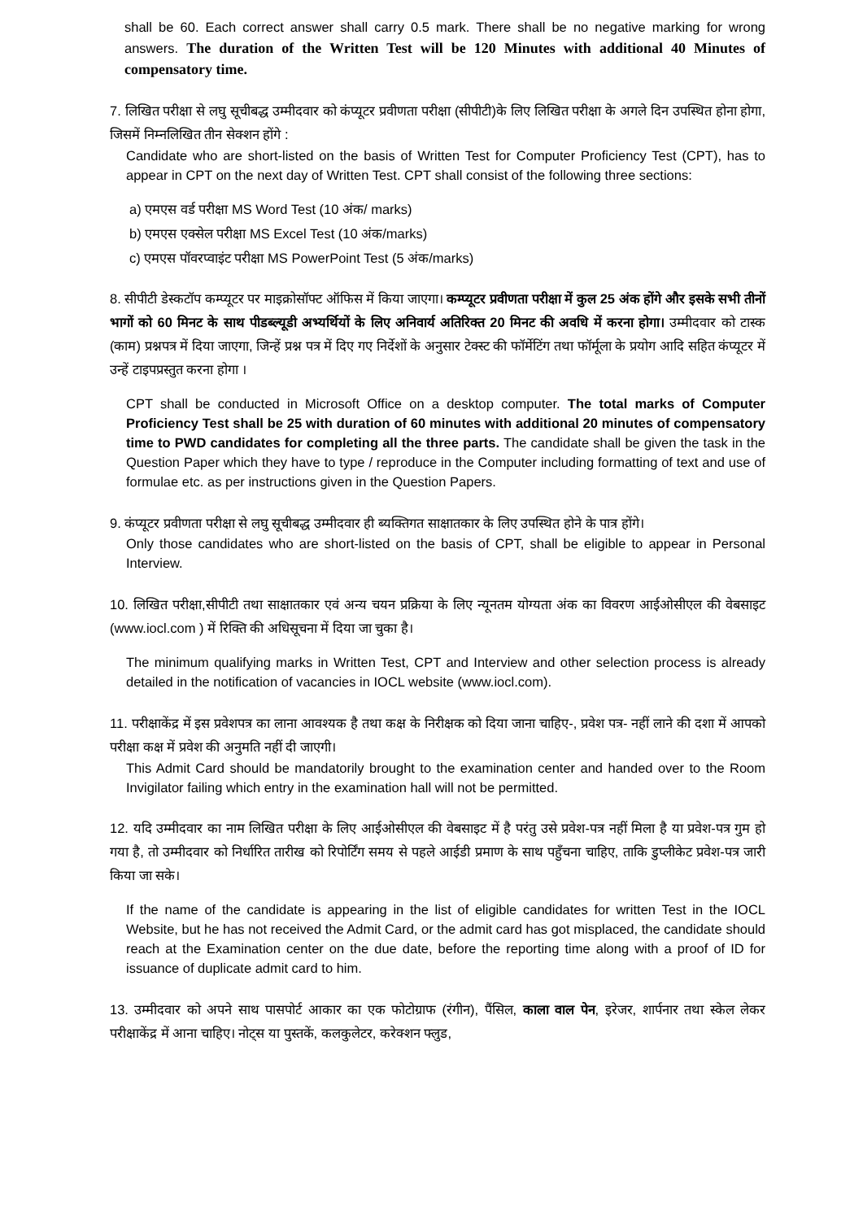shall be 60. Each correct answer shall carry 0.5 mark. There shall be no negative marking for wrong answers. The duration of the Written Test will be 120 Minutes with additional 40 Minutes of compensatory time.
7. लिखित परीक्षा से लघु सूचीबद्ध उम्मीदवार को कंप्यूटर प्रवीणता परीक्षा (सीपीटी)के लिए लिखित परीक्षा के अगले दिन उपस्थित होना होगा, जिसमें निम्नलिखित तीन सेक्शन होंगे :
Candidate who are short-listed on the basis of Written Test for Computer Proficiency Test (CPT), has to appear in CPT on the next day of Written Test. CPT shall consist of the following three sections:
a) एमएस वर्ड परीक्षा MS Word Test (10 अंक/ marks)
b) एमएस एक्सेल परीक्षा MS Excel Test (10 अंक/marks)
c) एमएस पॉवरप्वाइंट परीक्षा MS PowerPoint Test (5 अंक/marks)
8. सीपीटी डेस्कटॉप कम्प्यूटर पर माइक्रोसॉफ्ट ऑफिस में किया जाएगा। कम्प्यूटर प्रवीणता परीक्षा में कुल 25 अंक होंगे और इसके सभी तीनों भागों को 60 मिनट के साथ पीडब्ल्यूडी अभ्यर्थियों के लिए अनिवार्य अतिरिक्त 20 मिनट की अवधि में करना होगा। उम्मीदवार को टास्क (काम) प्रश्नपत्र में दिया जाएगा, जिन्हें प्रश्न पत्र में दिए गए निर्देशों के अनुसार टेक्स्ट की फॉर्मेटिंग तथा फॉर्मूला के प्रयोग आदि सहित कंप्यूटर में उन्हें टाइपप्रस्तुत करना होगा ।
CPT shall be conducted in Microsoft Office on a desktop computer. The total marks of Computer Proficiency Test shall be 25 with duration of 60 minutes with additional 20 minutes of compensatory time to PWD candidates for completing all the three parts. The candidate shall be given the task in the Question Paper which they have to type / reproduce in the Computer including formatting of text and use of formulae etc. as per instructions given in the Question Papers.
9. कंप्यूटर प्रवीणता परीक्षा से लघु सूचीबद्ध उम्मीदवार ही ब्यक्तिगत साक्षातकार के लिए उपस्थित होने के पात्र होंगे।
Only those candidates who are short-listed on the basis of CPT, shall be eligible to appear in Personal Interview.
10. लिखित परीक्षा,सीपीटी तथा साक्षातकार एवं अन्य चयन प्रक्रिया के लिए न्यूनतम योग्यता अंक का विवरण आईओसीएल की वेबसाइट (www.iocl.com ) में रिक्ति की अधिसूचना में दिया जा चुका है।
The minimum qualifying marks in Written Test, CPT and Interview and other selection process is already detailed in the notification of vacancies in IOCL website (www.iocl.com).
11. परीक्षाकेंद्र में इस प्रवेशपत्र का लाना आवश्यक है तथा कक्ष के निरीक्षक को दिया जाना चाहिए-, प्रवेश पत्र- नहीं लाने की दशा में आपको परीक्षा कक्ष में प्रवेश की अनुमति नहीं दी जाएगी।
This Admit Card should be mandatorily brought to the examination center and handed over to the Room Invigilator failing which entry in the examination hall will not be permitted.
12. यदि उम्मीदवार का नाम लिखित परीक्षा के लिए आईओसीएल की वेबसाइट में है परंतु उसे प्रवेश-पत्र नहीं मिला है या प्रवेश-पत्र गुम हो गया है, तो उम्मीदवार को निर्धारित तारीख को रिपोर्टिंग समय से पहले आईडी प्रमाण के साथ पहुँचना चाहिए, ताकि डुप्लीकेट प्रवेश-पत्र जारी किया जा सके।
If the name of the candidate is appearing in the list of eligible candidates for written Test in the IOCL Website, but he has not received the Admit Card, or the admit card has got misplaced, the candidate should reach at the Examination center on the due date, before the reporting time along with a proof of ID for issuance of duplicate admit card to him.
13. उम्मीदवार को अपने साथ पासपोर्ट आकार का एक फोटोग्राफ (रंगीन), पैंसिल, काला वाल पेन, इरेजर, शार्पनार तथा स्केल लेकर परीक्षाकेंद्र में आना चाहिए। नोट्स या पुस्तकें, कलकुलेटर, करेक्शन फ्लुड,